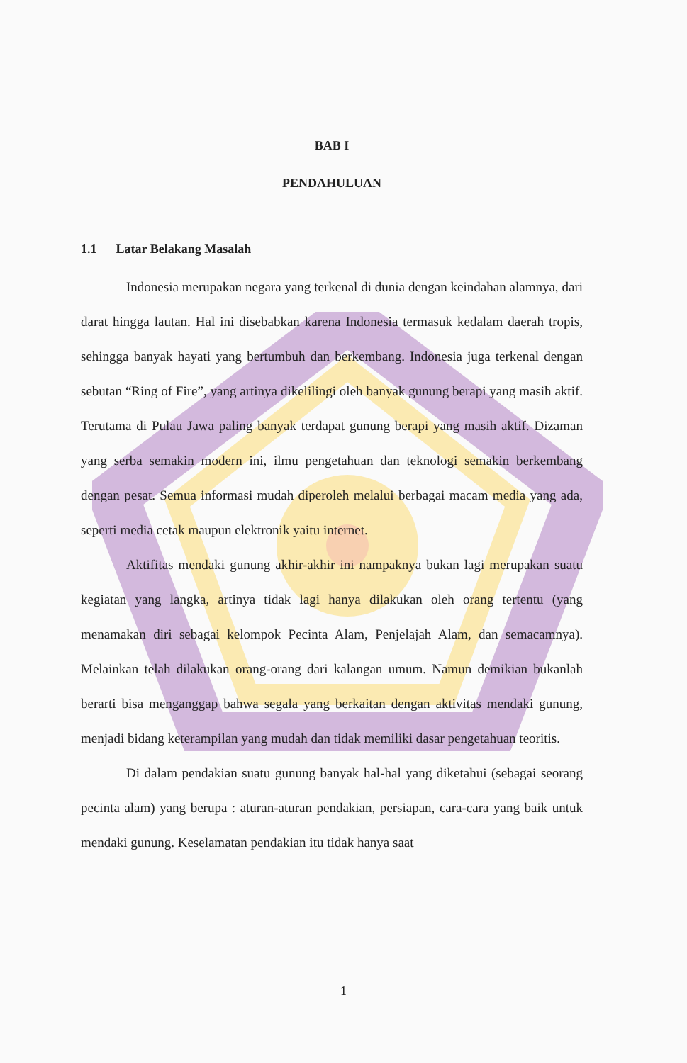BAB I
PENDAHULUAN
1.1 Latar Belakang Masalah
Indonesia merupakan negara yang terkenal di dunia dengan keindahan alamnya, dari darat hingga lautan. Hal ini disebabkan karena Indonesia termasuk kedalam daerah tropis, sehingga banyak hayati yang bertumbuh dan berkembang. Indonesia juga terkenal dengan sebutan “Ring of Fire”, yang artinya dikelilingi oleh banyak gunung berapi yang masih aktif. Terutama di Pulau Jawa paling banyak terdapat gunung berapi yang masih aktif. Dizaman yang serba semakin modern ini, ilmu pengetahuan dan teknologi semakin berkembang dengan pesat. Semua informasi mudah diperoleh melalui berbagai macam media yang ada, seperti media cetak maupun elektronik yaitu internet.
Aktifitas mendaki gunung akhir-akhir ini nampaknya bukan lagi merupakan suatu kegiatan yang langka, artinya tidak lagi hanya dilakukan oleh orang tertentu (yang menamakan diri sebagai kelompok Pecinta Alam, Penjelajah Alam, dan semacamnya). Melainkan telah dilakukan orang-orang dari kalangan umum. Namun demikian bukanlah berarti bisa menganggap bahwa segala yang berkaitan dengan aktivitas mendaki gunung, menjadi bidang keterampilan yang mudah dan tidak memiliki dasar pengetahuan teoritis.
Di dalam pendakian suatu gunung banyak hal-hal yang diketahui (sebagai seorang pecinta alam) yang berupa : aturan-aturan pendakian, persiapan, cara-cara yang baik untuk mendaki gunung. Keselamatan pendakian itu tidak hanya saat
1